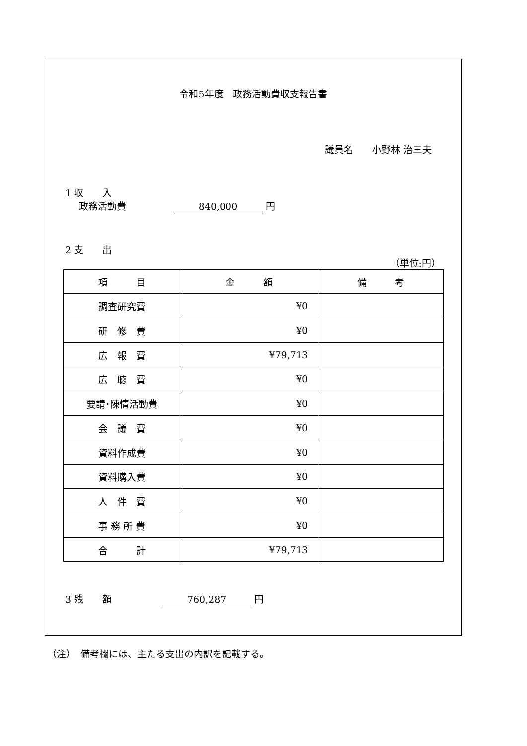令和5年度　政務活動費収支報告書
議員名　　小野林 治三夫
1 収　　入
政務活動費　　　　　840,000 円
2 支　　出
（単位:円）
| 項 目 | 金 額 | 備 考 |
| --- | --- | --- |
| 調査研究費 | ¥0 | |
| 研 修 費 | ¥0 | |
| 広 報 費 | ¥79,713 | |
| 広 聴 費 | ¥0 | |
| 要請･陳情活動費 | ¥0 | |
| 会 議 費 | ¥0 | |
| 資料作成費 | ¥0 | |
| 資料購入費 | ¥0 | |
| 人 件 費 | ¥0 | |
| 事 務 所 費 | ¥0 | |
| 合 計 | ¥79,713 | |
3 残　　額　　　　　 760,287 円
（注）　備考欄には、主たる支出の内訳を記載する。